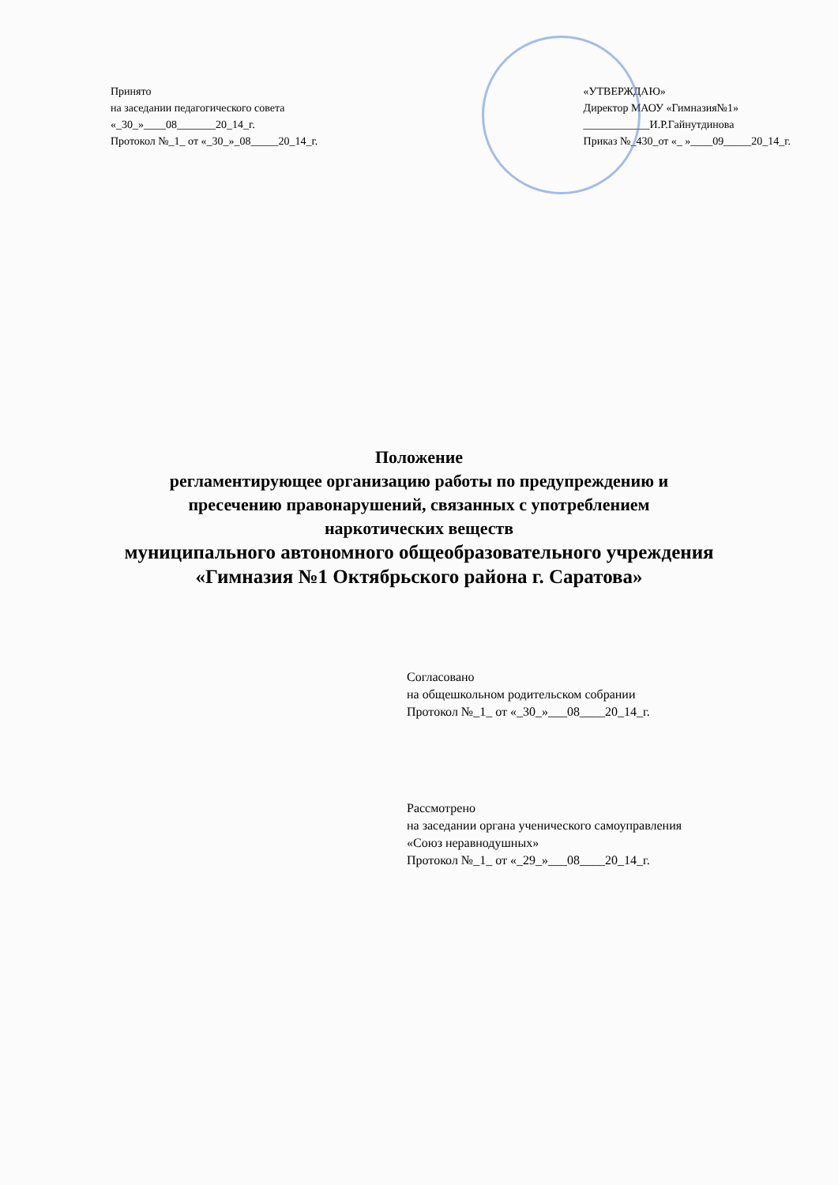Принято
на заседании педагогического совета
«_30_»____08_______20_14_г.
Протокол №_1_ от «_30_»_08_____20_14_г.
«УТВЕРЖДАЮ»
Директор МАОУ «Гимназия№1»
____________И.Р.Гайнутдинова
Приказ №_430_от «_ »____09_____20_14_г.
Положение
регламентирующее организацию работы по предупреждению и
пресечению правонарушений, связанных с употреблением
наркотических веществ
муниципального автономного общеобразовательного учреждения
«Гимназия №1 Октябрьского района г. Саратова»
Согласовано
на общешкольном родительском собрании
Протокол №_1_ от «_30_»___08____20_14_г.
Рассмотрено
на заседании органа ученического самоуправления
«Союз неравнодушных»
Протокол №_1_ от «_29_»___08____20_14_г.